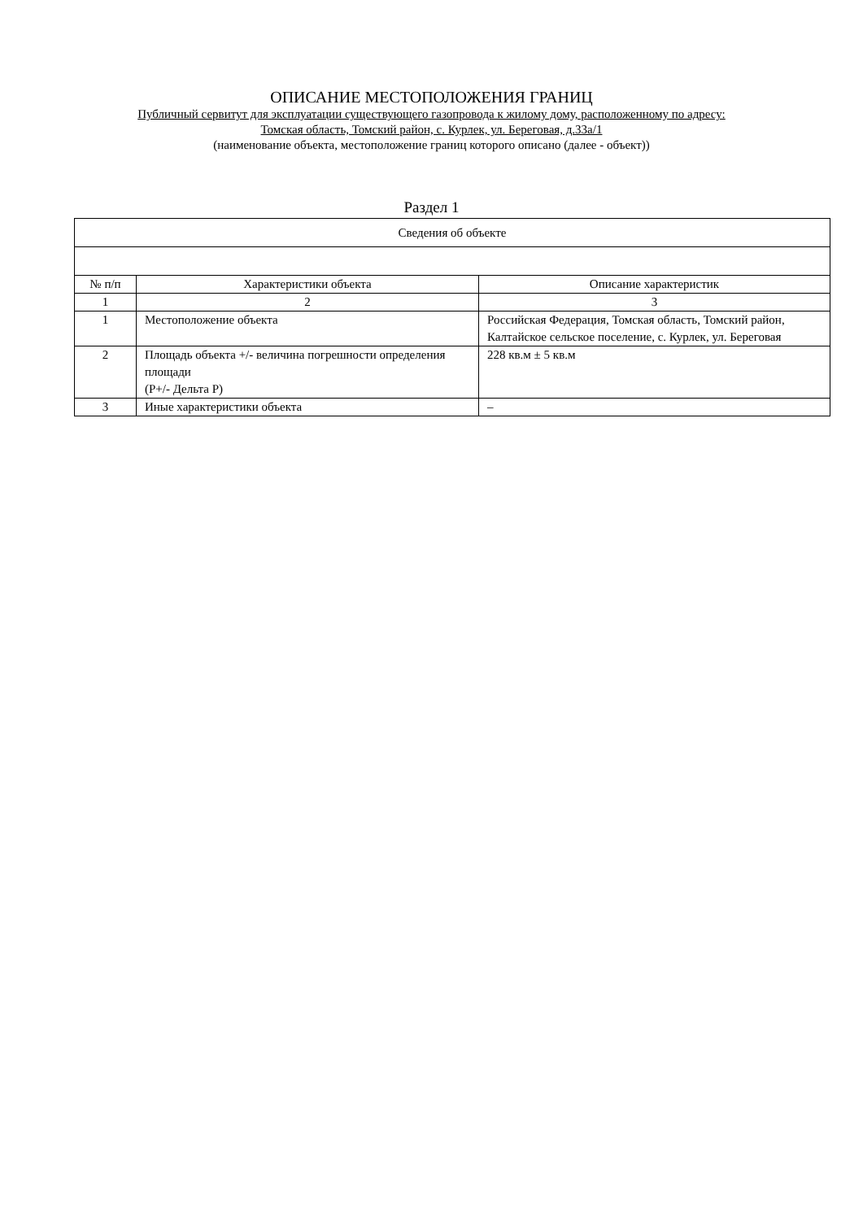ОПИСАНИЕ МЕСТОПОЛОЖЕНИЯ ГРАНИЦ
Публичный сервитут для эксплуатации существующего газопровода к жилому дому, расположенному по адресу:
Томская область, Томский район, с. Курлек, ул. Береговая, д.33а/1
(наименование объекта, местоположение границ которого описано (далее - объект))
Раздел 1
| Сведения об объекте | | |
| --- | --- | --- |
| № п/п | Характеристики объекта | Описание характеристик |
| 1 | 2 | 3 |
| 1 | Местоположение объекта | Российская Федерация, Томская область, Томский район, Калтайское сельское поселение, с. Курлек, ул. Береговая |
| 2 | Площадь объекта +/- величина погрешности определения площади (P+/- Дельта P) | 228 кв.м ± 5 кв.м |
| 3 | Иные характеристики объекта | – |